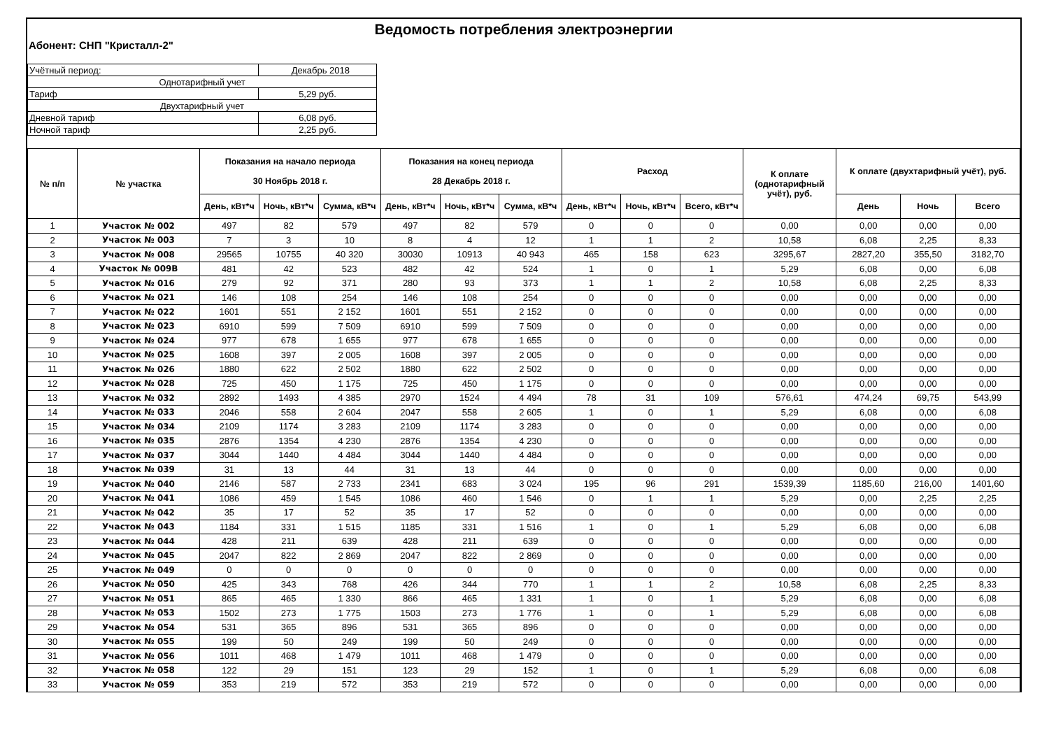Ведомость потребления электроэнергии
Абонент: СНП "Кристалл-2"
| Учётный период: | Декабрь 2018 |
| Однотарифный учет | |
| Тариф | 5,29 руб. |
| Двухтарифный учет | |
| Дневной тариф | 6,08 руб. |
| Ночной тариф | 2,25 руб. |
| № п/п | № участка | Показания на начало периода 30 Ноябрь 2018 г. | | | Показания на конец периода 28 Декабрь 2018 г. | | | Расход | | | К оплате (однотарифный учёт), руб. | К оплате (двухтарифный учёт), руб. | | |
| --- | --- | --- | --- | --- | --- | --- | --- | --- | --- | --- | --- | --- | --- | --- |
| | | День, кВт*ч | Ночь, кВт*ч | Сумма, кВ*ч | День, кВт*ч | Ночь, кВт*ч | Сумма, кВ*ч | День, кВт*ч | Ночь, кВт*ч | Всего, кВт*ч | | День | Ночь | Всего |
| 1 | Участок № 002 | 497 | 82 | 579 | 497 | 82 | 579 | 0 | 0 | 0 | 0,00 | 0,00 | 0,00 | 0,00 |
| 2 | Участок № 003 | 7 | 3 | 10 | 8 | 4 | 12 | 1 | 1 | 2 | 10,58 | 6,08 | 2,25 | 8,33 |
| 3 | Участок № 008 | 29565 | 10755 | 40 320 | 30030 | 10913 | 40 943 | 465 | 158 | 623 | 3295,67 | 2827,20 | 355,50 | 3182,70 |
| 4 | Участок № 009В | 481 | 42 | 523 | 482 | 42 | 524 | 1 | 0 | 1 | 5,29 | 6,08 | 0,00 | 6,08 |
| 5 | Участок № 016 | 279 | 92 | 371 | 280 | 93 | 373 | 1 | 1 | 2 | 10,58 | 6,08 | 2,25 | 8,33 |
| 6 | Участок № 021 | 146 | 108 | 254 | 146 | 108 | 254 | 0 | 0 | 0 | 0,00 | 0,00 | 0,00 | 0,00 |
| 7 | Участок № 022 | 1601 | 551 | 2 152 | 1601 | 551 | 2 152 | 0 | 0 | 0 | 0,00 | 0,00 | 0,00 | 0,00 |
| 8 | Участок № 023 | 6910 | 599 | 7 509 | 6910 | 599 | 7 509 | 0 | 0 | 0 | 0,00 | 0,00 | 0,00 | 0,00 |
| 9 | Участок № 024 | 977 | 678 | 1 655 | 977 | 678 | 1 655 | 0 | 0 | 0 | 0,00 | 0,00 | 0,00 | 0,00 |
| 10 | Участок № 025 | 1608 | 397 | 2 005 | 1608 | 397 | 2 005 | 0 | 0 | 0 | 0,00 | 0,00 | 0,00 | 0,00 |
| 11 | Участок № 026 | 1880 | 622 | 2 502 | 1880 | 622 | 2 502 | 0 | 0 | 0 | 0,00 | 0,00 | 0,00 | 0,00 |
| 12 | Участок № 028 | 725 | 450 | 1 175 | 725 | 450 | 1 175 | 0 | 0 | 0 | 0,00 | 0,00 | 0,00 | 0,00 |
| 13 | Участок № 032 | 2892 | 1493 | 4 385 | 2970 | 1524 | 4 494 | 78 | 31 | 109 | 576,61 | 474,24 | 69,75 | 543,99 |
| 14 | Участок № 033 | 2046 | 558 | 2 604 | 2047 | 558 | 2 605 | 1 | 0 | 1 | 5,29 | 6,08 | 0,00 | 6,08 |
| 15 | Участок № 034 | 2109 | 1174 | 3 283 | 2109 | 1174 | 3 283 | 0 | 0 | 0 | 0,00 | 0,00 | 0,00 | 0,00 |
| 16 | Участок № 035 | 2876 | 1354 | 4 230 | 2876 | 1354 | 4 230 | 0 | 0 | 0 | 0,00 | 0,00 | 0,00 | 0,00 |
| 17 | Участок № 037 | 3044 | 1440 | 4 484 | 3044 | 1440 | 4 484 | 0 | 0 | 0 | 0,00 | 0,00 | 0,00 | 0,00 |
| 18 | Участок № 039 | 31 | 13 | 44 | 31 | 13 | 44 | 0 | 0 | 0 | 0,00 | 0,00 | 0,00 | 0,00 |
| 19 | Участок № 040 | 2146 | 587 | 2 733 | 2341 | 683 | 3 024 | 195 | 96 | 291 | 1539,39 | 1185,60 | 216,00 | 1401,60 |
| 20 | Участок № 041 | 1086 | 459 | 1 545 | 1086 | 460 | 1 546 | 0 | 1 | 1 | 5,29 | 0,00 | 2,25 | 2,25 |
| 21 | Участок № 042 | 35 | 17 | 52 | 35 | 17 | 52 | 0 | 0 | 0 | 0,00 | 0,00 | 0,00 | 0,00 |
| 22 | Участок № 043 | 1184 | 331 | 1 515 | 1185 | 331 | 1 516 | 1 | 0 | 1 | 5,29 | 6,08 | 0,00 | 6,08 |
| 23 | Участок № 044 | 428 | 211 | 639 | 428 | 211 | 639 | 0 | 0 | 0 | 0,00 | 0,00 | 0,00 | 0,00 |
| 24 | Участок № 045 | 2047 | 822 | 2 869 | 2047 | 822 | 2 869 | 0 | 0 | 0 | 0,00 | 0,00 | 0,00 | 0,00 |
| 25 | Участок № 049 | 0 | 0 | 0 | 0 | 0 | 0 | 0 | 0 | 0 | 0,00 | 0,00 | 0,00 | 0,00 |
| 26 | Участок № 050 | 425 | 343 | 768 | 426 | 344 | 770 | 1 | 1 | 2 | 10,58 | 6,08 | 2,25 | 8,33 |
| 27 | Участок № 051 | 865 | 465 | 1 330 | 866 | 465 | 1 331 | 1 | 0 | 1 | 5,29 | 6,08 | 0,00 | 6,08 |
| 28 | Участок № 053 | 1502 | 273 | 1 775 | 1503 | 273 | 1 776 | 1 | 0 | 1 | 5,29 | 6,08 | 0,00 | 6,08 |
| 29 | Участок № 054 | 531 | 365 | 896 | 531 | 365 | 896 | 0 | 0 | 0 | 0,00 | 0,00 | 0,00 | 0,00 |
| 30 | Участок № 055 | 199 | 50 | 249 | 199 | 50 | 249 | 0 | 0 | 0 | 0,00 | 0,00 | 0,00 | 0,00 |
| 31 | Участок № 056 | 1011 | 468 | 1 479 | 1011 | 468 | 1 479 | 0 | 0 | 0 | 0,00 | 0,00 | 0,00 | 0,00 |
| 32 | Участок № 058 | 122 | 29 | 151 | 123 | 29 | 152 | 1 | 0 | 1 | 5,29 | 6,08 | 0,00 | 6,08 |
| 33 | Участок № 059 | 353 | 219 | 572 | 353 | 219 | 572 | 0 | 0 | 0 | 0,00 | 0,00 | 0,00 | 0,00 |